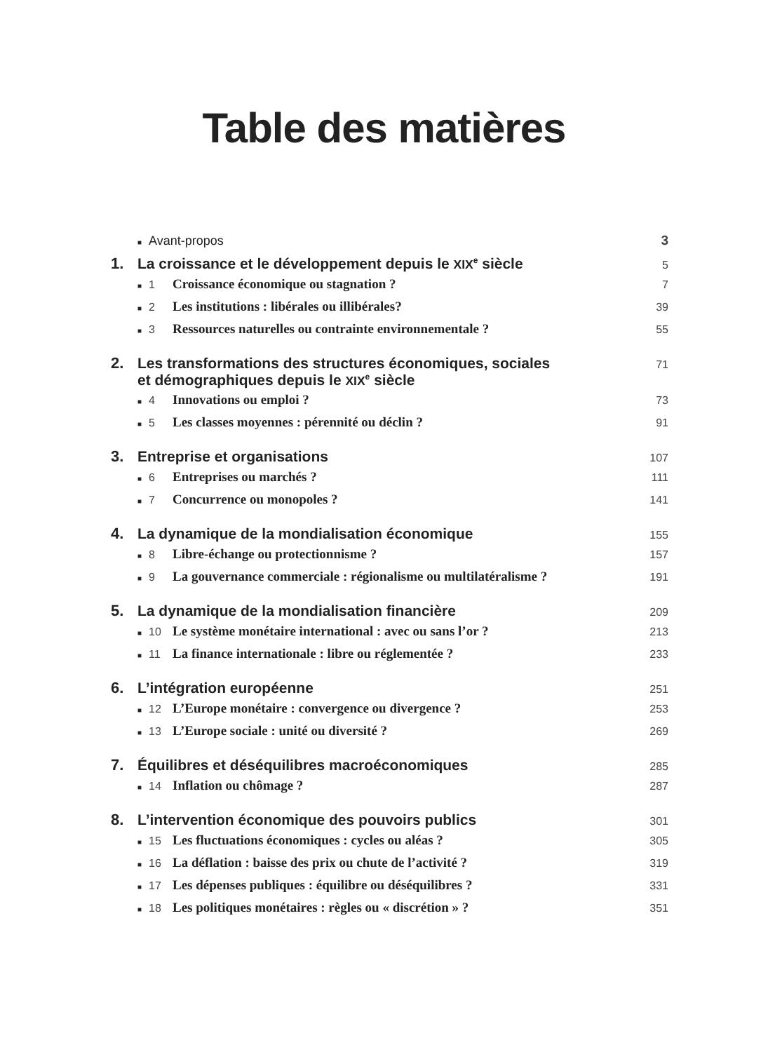Table des matières
■ Avant-propos 3
1. La croissance et le développement depuis le XIX<sup>e</sup> siècle 5
■ 1 Croissance économique ou stagnation ? 7
■ 2 Les institutions : libérales ou illibérales? 39
■ 3 Ressources naturelles ou contrainte environnementale ? 55
2. Les transformations des structures économiques, sociales
et démographiques depuis le XIX<sup>e</sup> siècle 71
■ 4 Innovations ou emploi ? 73
■ 5 Les classes moyennes : pérennité ou déclin ? 91
3. Entreprise et organisations 107
■ 6 Entreprises ou marchés ? 111
■ 7 Concurrence ou monopoles ? 141
4. La dynamique de la mondialisation économique 155
■ 8 Libre-échange ou protectionnisme ? 157
■ 9 La gouvernance commerciale : régionalisme ou multilatéralisme ? 191
5. La dynamique de la mondialisation financière 209
■ 10 Le système monétaire international : avec ou sans l’or ? 213
■ 11 La finance internationale : libre ou réglementée ? 233
6. L’intégration européenne 251
■ 12 L’Europe monétaire : convergence ou divergence ? 253
■ 13 L’Europe sociale : unité ou diversité ? 269
7. Équilibres et déséquilibres macroéconomiques 285
■ 14 Inflation ou chômage ? 287
8. L’intervention économique des pouvoirs publics 301
■ 15 Les fluctuations économiques : cycles ou aléas ? 305
■ 16 La déflation : baisse des prix ou chute de l’activité ? 319
■ 17 Les dépenses publiques : équilibre ou déséquilibres ? 331
■ 18 Les politiques monétaires : règles ou « discrétion » ? 351